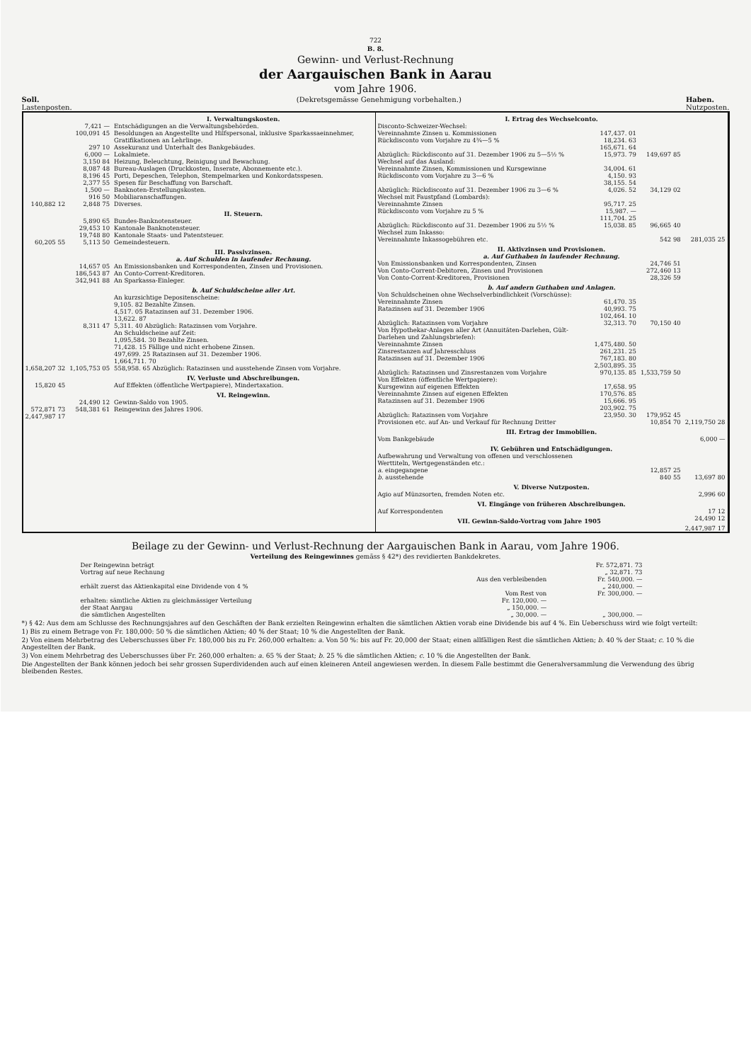722
B. 8.
Gewinn- und Verlust-Rechnung
der Aargauischen Bank in Aarau
vom Jahre 1906.
Soll.
Lastenposten. (Dekretsgemässe Genehmigung vorbehalten.) Haben.
Nutzposten.
| | | I. Verwaltungskosten. |
| | 7,421 — | Entschädigungen an die Verwaltungsbehörden. |
| | 100,091 45 | Besoldungen an Angestellte und Hilfspersonal, inklusive Sparkassaeinnehmer, Gratifikationen an Lehrlinge. |
| | 297 10 | Assekuranz und Unterhalt des Bankgebäudes. |
| | 6,000 — | Lokalmiete. |
| | 3,150 84 | Heizung, Beleuchtung, Reinigung und Bewachung. |
| | 8,087 48 | Bureau-Auslagen (Druckkosten, Inserate, Abonnemente etc.). |
| | 8,196 45 | Porti, Depeschen, Telephon, Stempelmarken und Konkordatsspesen. |
| | 2,377 55 | Spesen für Beschaffung von Barschaft. |
| | 1,500 — | Banknoten-Erstellungskosten. |
| | 916 50 | Mobiliaranschaffungen. |
| 140,882 12 | 2,848 75 | Diverses. |
| | | II. Steuern. |
| | 5,890 65 | Bundes-Banknotensteuer. |
| | 29,453 10 | Kantonale Banknotensteuer. |
| | 19,748 80 | Kantonale Staats- und Patentsteuer. |
| 60,205 55 | 5,113 50 | Gemeindesteuern. |
| | | III. Passivzinsen. a. Auf Schulden in laufender Rechnung. |
| | 14,657 05 | An Emissionsbanken und Korrespondenten, Zinsen und Provisionen. |
| | 186,543 87 | An Conto-Corrent-Kreditoren. |
| | 342,941 88 | An Sparkassa-Einleger. |
| | | b. Auf Schuldscheine aller Art. |
| | | An kurzsichtige Depositenscheine: 9,105. 82 Bezahlte Zinsen. 4,517. 05 Ratazinsen auf 31. Dezember 1906. 13,622. 87 |
| | 8,311 47 | 5,311. 40 Abzüglich: Ratazinsen vom Vorjahre. |
| | | An Schuldscheine auf Zeit: 1,095,584. 30 Bezahlte Zinsen. 71,428. 15 Fällige und nicht erhobene Zinsen. 497,699. 25 Ratazinsen auf 31. Dezember 1906. 1,664,711. 70 |
| 1,658,207 32 | 1,105,753 05 | 558,958. 65 Abzüglich: Ratazinsen und ausstehende Zinsen vom Vorjahre. |
| | | IV. Verluste und Abschreibungen. |
| 15,820 45 | | Auf Effekten (öffentliche Wertpapiere), Mindertaxation. |
| | | VI. Reingewinn. |
| | 24,490 12 | Gewinn-Saldo von 1905. |
| 572,871 73 | 548,381 61 | Reingewinn des Jahres 1906. |
| 2,447,987 17 | | |
| I. Ertrag des Wechselconto. | | | |
| Disconto-Schweizer-Wechsel: | | | |
| Vereinnahmte Zinsen u. Kommissionen | 147,437. 01 | | |
| Rückdisconto vom Vorjahre zu 4¾—5 % | 18,234. 63 165,671. 64 | | |
| Abzüglich: Rückdisconto auf 31. Dezember 1906 zu 5—5½ % | 15,973. 79 | 149,697 85 | |
| Wechsel auf das Ausland: | | | |
| Vereinnahmte Zinsen, Kommissionen und Kursgewinne | 34,004. 61 | | |
| Rückdisconto vom Vorjahre zu 3—6 % | 4,150. 93 38,155. 54 | | |
| Abzüglich: Rückdisconto auf 31. Dezember 1906 zu 3—6 % | 4,026. 52 | 34,129 02 | |
| Wechsel mit Faustpfand (Lombards): | | | |
| Vereinnahmte Zinsen | 95,717. 25 | | |
| Rückdisconto vom Vorjahre zu 5 % | 15,987. — 111,704. 25 | | |
| Abzüglich: Rückdisconto auf 31. Dezember 1906 zu 5½ % | 15,038. 85 | 96,665 40 | |
| Wechsel zum Inkasso: | | | |
| Vereinnahmte Inkassogebühren etc. | | 542 98 | 281,035 25 |
| II. Aktivzinsen und Provisionen. a. Auf Guthaben in laufender Rechnung. | | | |
| Von Emissionsbanken und Korrespondenten, Zinsen | | 24,746 51 | |
| Von Conto-Corrent-Debitoren, Zinsen und Provisionen | | 272,460 13 | |
| Von Conto-Corrent-Kreditoren, Provisionen | | 28,326 59 | |
| b. Auf andern Guthaben und Anlagen. | | | |
| Von Schuldscheinen ohne Wechselverbindlichkeit (Vorschüsse): | | | |
| Vereinnahmte Zinsen | 61,470. 35 | | |
| Ratazinsen auf 31. Dezember 1906 | 40,993. 75 102,464. 10 | | |
| Abzüglich: Ratazinsen vom Vorjahre | 32,313. 70 | 70,150 40 | |
| Von Hypothekar-Anlagen aller Art (Annuitäten-Darlehen, Gült-Darlehen und Zahlungsbriefen): | | | |
| Vereinnahmte Zinsen | 1,475,480. 50 | | |
| Zinsrestanzen auf Jahresschluss | 261,231. 25 | | |
| Ratazinsen auf 31. Dezember 1906 | 767,183. 80 2,503,895. 35 | | |
| Abzüglich: Ratazinsen und Zinsrestanzen vom Vorjahre | 970,135. 85 | 1,533,759 50 | |
| Von Effekten (öffentliche Wertpapiere): | | | |
| Kursgewinn auf eigenen Effekten | 17,658. 95 | | |
| Vereinnahmte Zinsen auf eigenen Effekten | 170,576. 85 | | |
| Ratazinsen auf 31. Dezember 1906 | 15,666. 95 203,902. 75 | | |
| Abzüglich: Ratazinsen vom Vorjahre | 23,950. 30 | 179,952 45 | |
| Provisionen etc. auf An- und Verkauf für Rechnung Dritter | | 10,854 70 | 2,119,750 28 |
| III. Ertrag der Immobilien. | | | |
| Vom Bankgebäude | | | 6,000 — |
| IV. Gebühren und Entschädigungen. | | | |
| Aufbewahrung und Verwaltung von offenen und verschlossenen Werttiteln, Wertgegenständen etc.: | | | |
| a. eingegangene | | 12,857 25 | |
| b. ausstehende | | 840 55 | 13,697 80 |
| V. Diverse Nutzposten. | | | |
| Agio auf Münzsorten, fremden Noten etc. | | | 2,996 60 |
| VI. Eingänge von früheren Abschreibungen. | | | |
| Auf Korrespondenten | | | 17 12 |
| VII. Gewinn-Saldo-Vortrag vom Jahre 1905 | | | 24,490 12 |
| | | | 2,447,987 17 |
Beilage zu der Gewinn- und Verlust-Rechnung der Aargauischen Bank in Aarau, vom Jahre 1906.
Verteilung des Reingewinnes gemäss § 42*) des revidierten Bankdekretes.
| Der Reingewinn beträgt | | Fr. 572,871. 73 |
| Vortrag auf neue Rechnung | | „ 32,871. 73 |
| | Aus den verbleibenden | Fr. 540,000. — |
| erhält zuerst das Aktienkapital eine Dividende von 4 % | | „ 240,000. — |
| | Vom Rest von | Fr. 300,000. — |
| erhalten: sämtliche Aktien zu gleichmässiger Verteilung | Fr. 120,000. — | |
| der Staat Aargau | „ 150,000. — | |
| die sämtlichen Angestellten | „ 30,000. — | „ 300,000. — |
*) § 42: Aus dem am Schlusse des Rechnungsjahres auf den Geschäften der Bank erzielten Reingewinn erhalten die sämtlichen Aktien vorab eine Dividende bis auf 4 %. Ein Ueberschuss wird wie folgt verteilt:
1) Bis zu einem Betrage von Fr. 180,000: 50 % die sämtlichen Aktien; 40 % der Staat; 10 % die Angestellten der Bank.
2) Von einem Mehrbetrag des Ueberschusses über Fr. 180,000 bis zu Fr. 260,000 erhalten: a. Von 50 %: bis auf Fr. 20,000 der Staat; einen allfälligen Rest die sämtlichen Aktien; b. 40 % der Staat; c. 10 % die Angestellten der Bank.
3) Von einem Mehrbetrag des Ueberschusses über Fr. 260,000 erhalten: a. 65 % der Staat; b. 25 % die sämtlichen Aktien; c. 10 % die Angestellten der Bank.
Die Angestellten der Bank können jedoch bei sehr grossen Superdividenden auch auf einen kleineren Anteil angewiesen werden. In diesem Falle bestimmt die Generalversammlung die Verwendung des übrig bleibenden Restes.